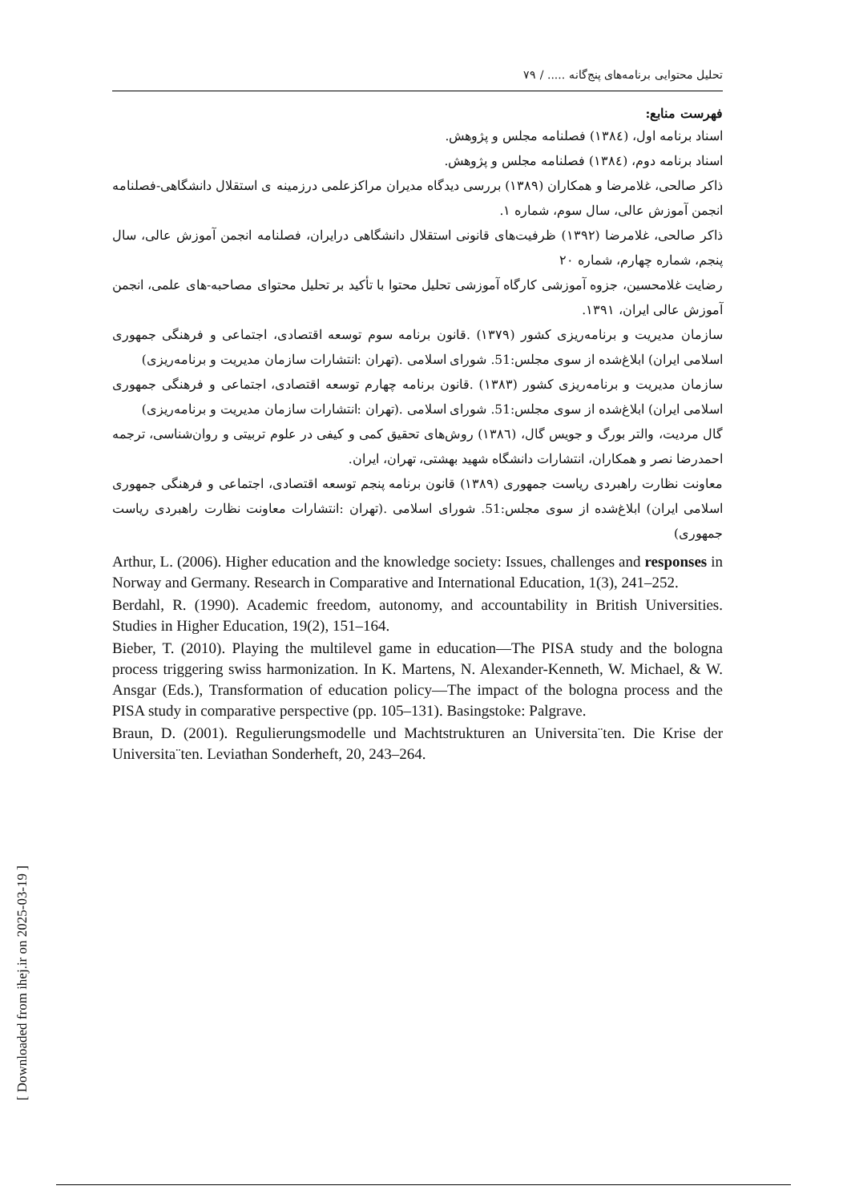[ Downloaded from ihej.ir on 2025-03-19 ]
تحلیل محتوایی برنامه‌های پنج‌گانه ..... / ۷۹
فهرست منابع:
اسناد برنامه اول، (۱۳۸٤) فصلنامه مجلس و پژوهش.
اسناد برنامه دوم، (۱۳۸٤) فصلنامه مجلس و پژوهش.
ذاکر صالحی، غلامرضا و همکاران (۱۳۸۹) بررسی دیدگاه مدیران مراکزعلمی درزمینه ی استقلال دانشگاهی-فصلنامه انجمن آموزش عالی، سال سوم، شماره ۱.
ذاکر صالحی، غلامرضا (۱۳۹۲) ظرفیت‌های قانونی استقلال دانشگاهی درایران، فصلنامه انجمن آموزش عالی، سال پنجم، شماره چهارم، شماره ۲۰
رضایت غلامحسین، جزوه آموزشی کارگاه آموزشی تحلیل محتوا با تأکید بر تحلیل محتوای مصاحبه-های علمی، انجمن آموزش عالی ایران، ۱۳۹۱.
سازمان مدیریت و برنامه‌ریزی کشور (۱۳۷۹) .قانون برنامه سوم توسعه اقتصادی، اجتماعی و فرهنگی جمهوری اسلامی ایران) ابلاغ‌شده از سوی مجلس:51. شورای اسلامی .(تهران :انتشارات سازمان مدیریت و برنامه‌ریزی)
سازمان مدیریت و برنامه‌ریزی کشور (۱۳۸۳) .قانون برنامه چهارم توسعه اقتصادی، اجتماعی و فرهنگی جمهوری اسلامی ایران) ابلاغ‌شده از سوی مجلس:51. شورای اسلامی .(تهران :انتشارات سازمان مدیریت و برنامه‌ریزی)
گال مردیت، والتر بورگ و جویس گال، (۱۳۸٦) روش‌های تحقیق کمی و کیفی در علوم تربیتی و روان‌شناسی، ترجمه احمدرضا نصر و همکاران، انتشارات دانشگاه شهید بهشتی، تهران، ایران.
معاونت نظارت راهبردی ریاست جمهوری (۱۳۸۹) قانون برنامه پنجم توسعه اقتصادی، اجتماعی و فرهنگی جمهوری اسلامی ایران) ابلاغ‌شده از سوی مجلس:51. شورای اسلامی .(تهران :انتشارات معاونت نظارت راهبردی ریاست جمهوری)
Arthur, L. (2006). Higher education and the knowledge society: Issues, challenges and responses in Norway and Germany. Research in Comparative and International Education, 1(3), 241–252.
Berdahl, R. (1990). Academic freedom, autonomy, and accountability in British Universities. Studies in Higher Education, 19(2), 151–164.
Bieber, T. (2010). Playing the multilevel game in education—The PISA study and the bologna process triggering swiss harmonization. In K. Martens, N. Alexander-Kenneth, W. Michael, & W. Ansgar (Eds.), Transformation of education policy—The impact of the bologna process and the PISA study in comparative perspective (pp. 105–131). Basingstoke: Palgrave.
Braun, D. (2001). Regulierungsmodelle und Machtstrukturen an Universita¨ten. Die Krise der Universita¨ten. Leviathan Sonderheft, 20, 243–264.